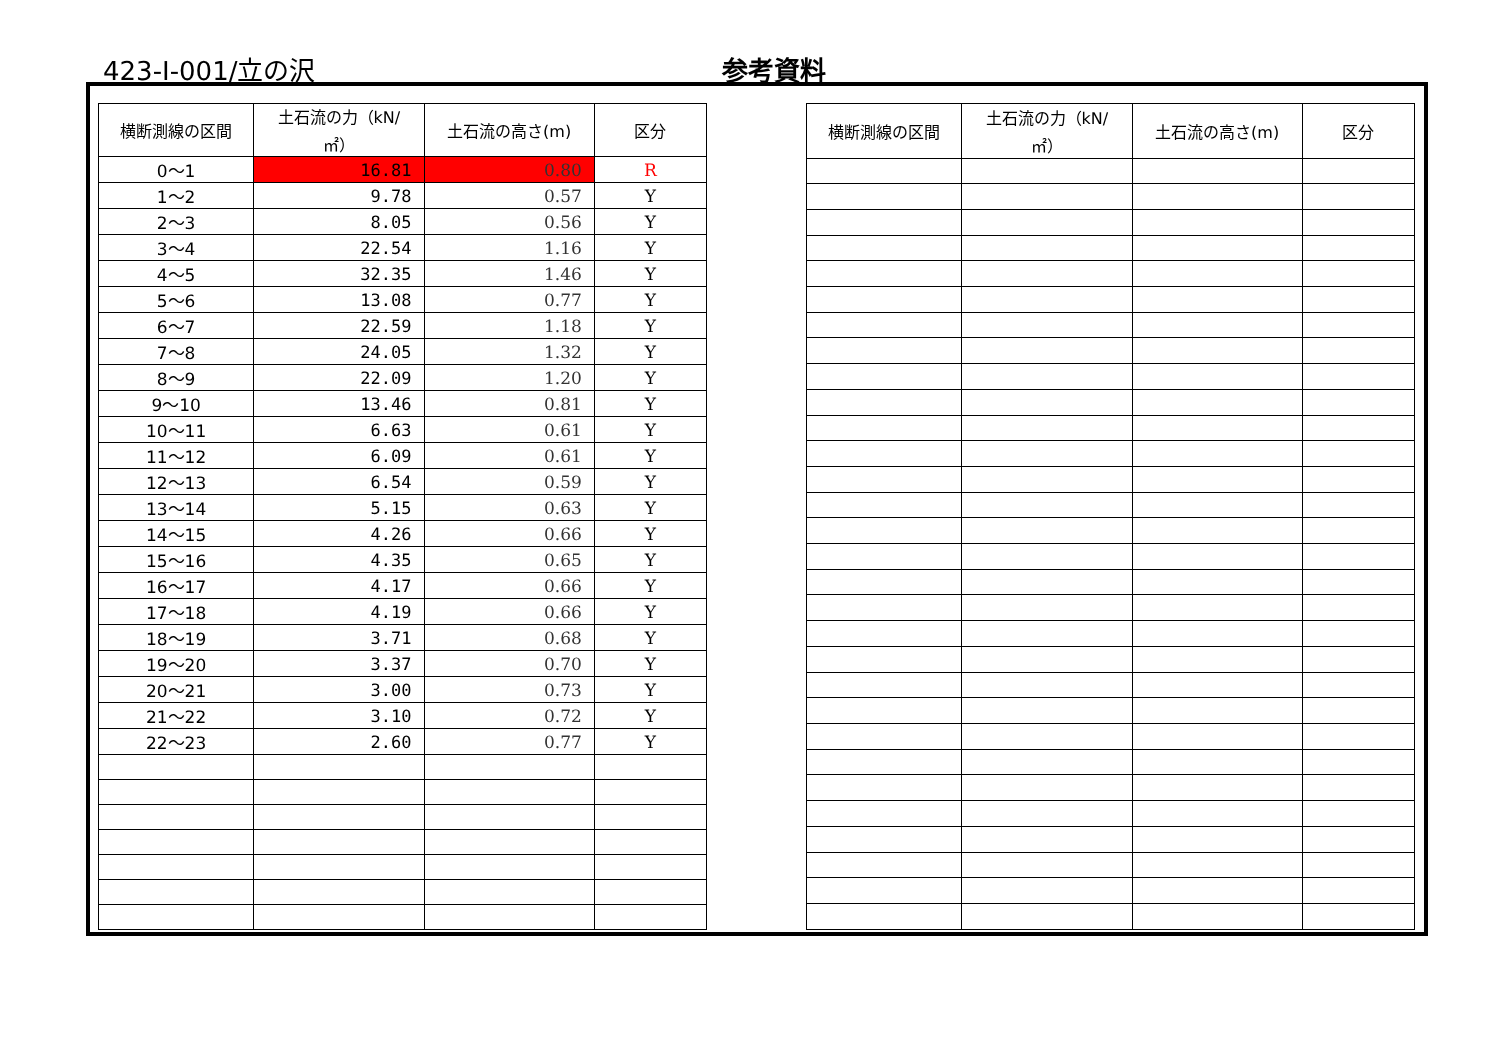423-Ⅰ-001/立の沢 参考資料
| 横断測線の区間 | 土石流の力（kN/㎡） | 土石流の高さ(m) | 区分 |
| --- | --- | --- | --- |
| 0～1 | 16.81 | 0.80 | R |
| 1～2 | 9.78 | 0.57 | Y |
| 2～3 | 8.05 | 0.56 | Y |
| 3～4 | 22.54 | 1.16 | Y |
| 4～5 | 32.35 | 1.46 | Y |
| 5～6 | 13.08 | 0.77 | Y |
| 6～7 | 22.59 | 1.18 | Y |
| 7～8 | 24.05 | 1.32 | Y |
| 8～9 | 22.09 | 1.20 | Y |
| 9～10 | 13.46 | 0.81 | Y |
| 10～11 | 6.63 | 0.61 | Y |
| 11～12 | 6.09 | 0.61 | Y |
| 12～13 | 6.54 | 0.59 | Y |
| 13～14 | 5.15 | 0.63 | Y |
| 14～15 | 4.26 | 0.66 | Y |
| 15～16 | 4.35 | 0.65 | Y |
| 16～17 | 4.17 | 0.66 | Y |
| 17～18 | 4.19 | 0.66 | Y |
| 18～19 | 3.71 | 0.68 | Y |
| 19～20 | 3.37 | 0.70 | Y |
| 20～21 | 3.00 | 0.73 | Y |
| 21～22 | 3.10 | 0.72 | Y |
| 22～23 | 2.60 | 0.77 | Y |
| 横断測線の区間 | 土石流の力（kN/㎡） | 土石流の高さ(m) | 区分 |
| --- | --- | --- | --- |